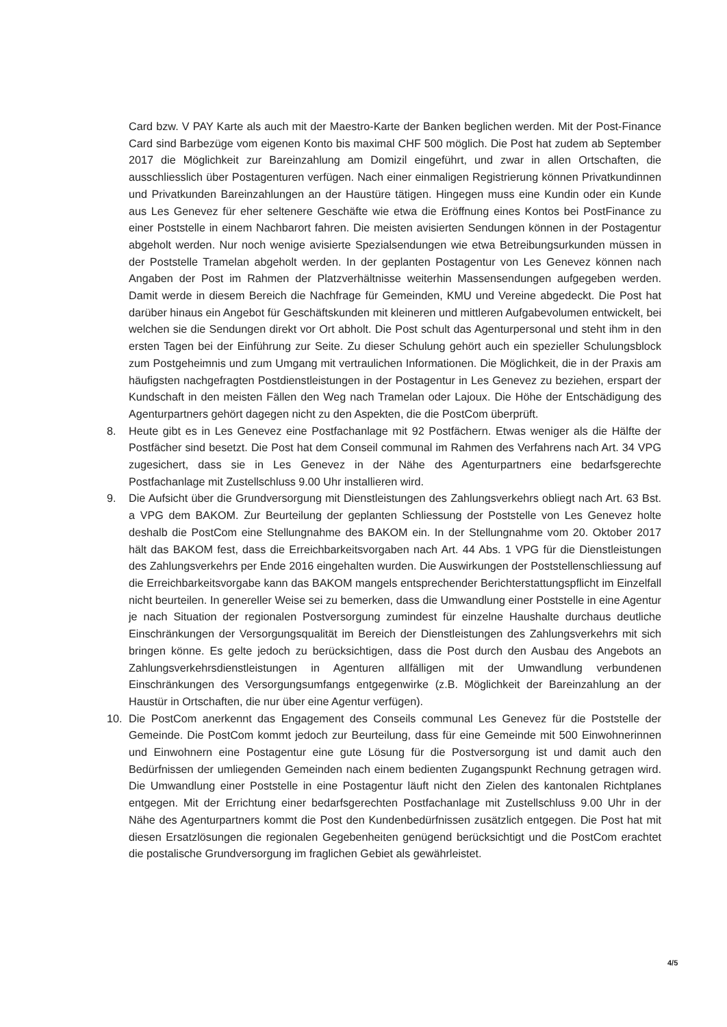Card bzw. V PAY Karte als auch mit der Maestro-Karte der Banken beglichen werden. Mit der Post-Finance Card sind Barbezüge vom eigenen Konto bis maximal CHF 500 möglich. Die Post hat zudem ab September 2017 die Möglichkeit zur Bareinzahlung am Domizil eingeführt, und zwar in allen Ortschaften, die ausschliesslich über Postagenturen verfügen. Nach einer einmaligen Registrierung können Privatkundinnen und Privatkunden Bareinzahlungen an der Haustüre tätigen. Hingegen muss eine Kundin oder ein Kunde aus Les Genevez für eher seltenere Geschäfte wie etwa die Eröffnung eines Kontos bei PostFinance zu einer Poststelle in einem Nachbarort fahren. Die meisten avisierten Sendungen können in der Postagentur abgeholt werden. Nur noch wenige avisierte Spezialsendungen wie etwa Betreibungsurkunden müssen in der Poststelle Tramelan abgeholt werden. In der geplanten Postagentur von Les Genevez können nach Angaben der Post im Rahmen der Platzverhältnisse weiterhin Massensendungen aufgegeben werden. Damit werde in diesem Bereich die Nachfrage für Gemeinden, KMU und Vereine abgedeckt. Die Post hat darüber hinaus ein Angebot für Geschäftskunden mit kleineren und mittleren Aufgabevolumen entwickelt, bei welchen sie die Sendungen direkt vor Ort abholt. Die Post schult das Agenturpersonal und steht ihm in den ersten Tagen bei der Einführung zur Seite. Zu dieser Schulung gehört auch ein spezieller Schulungsblock zum Postgeheimnis und zum Umgang mit vertraulichen Informationen. Die Möglichkeit, die in der Praxis am häufigsten nachgefragten Postdienstleistungen in der Postagentur in Les Genevez zu beziehen, erspart der Kundschaft in den meisten Fällen den Weg nach Tramelan oder Lajoux. Die Höhe der Entschädigung des Agenturpartners gehört dagegen nicht zu den Aspekten, die die PostCom überprüft.
8. Heute gibt es in Les Genevez eine Postfachanlage mit 92 Postfächern. Etwas weniger als die Hälfte der Postfächer sind besetzt. Die Post hat dem Conseil communal im Rahmen des Verfahrens nach Art. 34 VPG zugesichert, dass sie in Les Genevez in der Nähe des Agenturpartners eine bedarfsgerechte Postfachanlage mit Zustellschluss 9.00 Uhr installieren wird.
9. Die Aufsicht über die Grundversorgung mit Dienstleistungen des Zahlungsverkehrs obliegt nach Art. 63 Bst. a VPG dem BAKOM. Zur Beurteilung der geplanten Schliessung der Poststelle von Les Genevez holte deshalb die PostCom eine Stellungnahme des BAKOM ein. In der Stellungnahme vom 20. Oktober 2017 hält das BAKOM fest, dass die Erreichbarkeitsvorgaben nach Art. 44 Abs. 1 VPG für die Dienstleistungen des Zahlungsverkehrs per Ende 2016 eingehalten wurden. Die Auswirkungen der Poststellenschliessung auf die Erreichbarkeitsvorgabe kann das BAKOM mangels entsprechender Berichterstattungspflicht im Einzelfall nicht beurteilen. In genereller Weise sei zu bemerken, dass die Umwandlung einer Poststelle in eine Agentur je nach Situation der regionalen Postversorgung zumindest für einzelne Haushalte durchaus deutliche Einschränkungen der Versorgungsqualität im Bereich der Dienstleistungen des Zahlungsverkehrs mit sich bringen könne. Es gelte jedoch zu berücksichtigen, dass die Post durch den Ausbau des Angebots an Zahlungsverkehrsdienstleistungen in Agenturen allfälligen mit der Umwandlung verbundenen Einschränkungen des Versorgungsumfangs entgegenwirke (z.B. Möglichkeit der Bareinzahlung an der Haustür in Ortschaften, die nur über eine Agentur verfügen).
10. Die PostCom anerkennt das Engagement des Conseils communal Les Genevez für die Poststelle der Gemeinde. Die PostCom kommt jedoch zur Beurteilung, dass für eine Gemeinde mit 500 Einwohnerinnen und Einwohnern eine Postagentur eine gute Lösung für die Postversorgung ist und damit auch den Bedürfnissen der umliegenden Gemeinden nach einem bedienten Zugangspunkt Rechnung getragen wird. Die Umwandlung einer Poststelle in eine Postagentur läuft nicht den Zielen des kantonalen Richtplanes entgegen. Mit der Errichtung einer bedarfsgerechten Postfachanlage mit Zustellschluss 9.00 Uhr in der Nähe des Agenturpartners kommt die Post den Kundenbedürfnissen zusätzlich entgegen. Die Post hat mit diesen Ersatzlösungen die regionalen Gegebenheiten genügend berücksichtigt und die PostCom erachtet die postalische Grundversorgung im fraglichen Gebiet als gewährleistet.
4/5